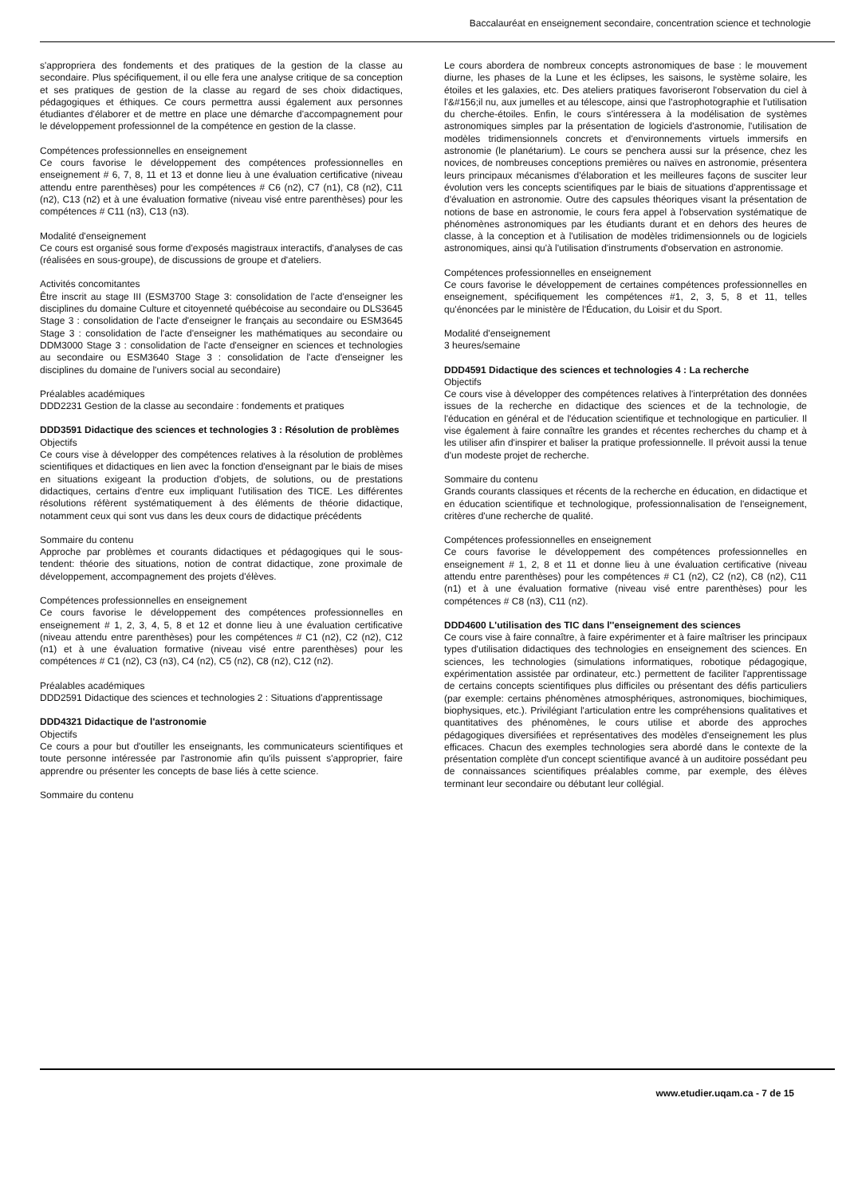Baccalauréat en enseignement secondaire, concentration science et technologie
s'appropriera des fondements et des pratiques de la gestion de la classe au secondaire. Plus spécifiquement, il ou elle fera une analyse critique de sa conception et ses pratiques de gestion de la classe au regard de ses choix didactiques, pédagogiques et éthiques. Ce cours permettra aussi également aux personnes étudiantes d'élaborer et de mettre en place une démarche d'accompagnement pour le développement professionnel de la compétence en gestion de la classe.
Compétences professionnelles en enseignement
Ce cours favorise le développement des compétences professionnelles en enseignement # 6, 7, 8, 11 et 13 et donne lieu à une évaluation certificative (niveau attendu entre parenthèses) pour les compétences # C6 (n2), C7 (n1), C8 (n2), C11 (n2), C13 (n2) et à une évaluation formative (niveau visé entre parenthèses) pour les compétences # C11 (n3), C13 (n3).
Modalité d'enseignement
Ce cours est organisé sous forme d'exposés magistraux interactifs, d'analyses de cas (réalisées en sous-groupe), de discussions de groupe et d'ateliers.
Activités concomitantes
Être inscrit au stage III (ESM3700 Stage 3: consolidation de l'acte d'enseigner les disciplines du domaine Culture et citoyenneté québécoise au secondaire ou DLS3645 Stage 3 : consolidation de l'acte d'enseigner le français au secondaire ou ESM3645 Stage 3 : consolidation de l'acte d'enseigner les mathématiques au secondaire ou DDM3000 Stage 3 : consolidation de l'acte d'enseigner en sciences et technologies au secondaire ou ESM3640 Stage 3 : consolidation de l'acte d'enseigner les disciplines du domaine de l'univers social au secondaire)
Préalables académiques
DDD2231 Gestion de la classe au secondaire : fondements et pratiques
DDD3591 Didactique des sciences et technologies 3 : Résolution de problèmes
Objectifs
Ce cours vise à développer des compétences relatives à la résolution de problèmes scientifiques et didactiques en lien avec la fonction d'enseignant par le biais de mises en situations exigeant la production d'objets, de solutions, ou de prestations didactiques, certains d'entre eux impliquant l'utilisation des TICE. Les différentes résolutions réfèrent systématiquement à des éléments de théorie didactique, notamment ceux qui sont vus dans les deux cours de didactique précédents
Sommaire du contenu
Approche par problèmes et courants didactiques et pédagogiques qui le sous-tendent: théorie des situations, notion de contrat didactique, zone proximale de développement, accompagnement des projets d'élèves.
Compétences professionnelles en enseignement
Ce cours favorise le développement des compétences professionnelles en enseignement # 1, 2, 3, 4, 5, 8 et 12 et donne lieu à une évaluation certificative (niveau attendu entre parenthèses) pour les compétences # C1 (n2), C2 (n2), C12 (n1) et à une évaluation formative (niveau visé entre parenthèses) pour les compétences # C1 (n2), C3 (n3), C4 (n2), C5 (n2), C8 (n2), C12 (n2).
Préalables académiques
DDD2591 Didactique des sciences et technologies 2 : Situations d'apprentissage
DDD4321 Didactique de l'astronomie
Objectifs
Ce cours a pour but d'outiller les enseignants, les communicateurs scientifiques et toute personne intéressée par l'astronomie afin qu'ils puissent s'approprier, faire apprendre ou présenter les concepts de base liés à cette science.
Sommaire du contenu
Le cours abordera de nombreux concepts astronomiques de base : le mouvement diurne, les phases de la Lune et les éclipses, les saisons, le système solaire, les étoiles et les galaxies, etc. Des ateliers pratiques favoriseront l'observation du ciel à l'&#156;il nu, aux jumelles et au télescope, ainsi que l'astrophotographie et l'utilisation du cherche-étoiles. Enfin, le cours s'intéressera à la modélisation de systèmes astronomiques simples par la présentation de logiciels d'astronomie, l'utilisation de modèles tridimensionnels concrets et d'environnements virtuels immersifs en astronomie (le planétarium). Le cours se penchera aussi sur la présence, chez les novices, de nombreuses conceptions premières ou naïves en astronomie, présentera leurs principaux mécanismes d'élaboration et les meilleures façons de susciter leur évolution vers les concepts scientifiques par le biais de situations d'apprentissage et d'évaluation en astronomie. Outre des capsules théoriques visant la présentation de notions de base en astronomie, le cours fera appel à l'observation systématique de phénomènes astronomiques par les étudiants durant et en dehors des heures de classe, à la conception et à l'utilisation de modèles tridimensionnels ou de logiciels astronomiques, ainsi qu'à l'utilisation d'instruments d'observation en astronomie.
Compétences professionnelles en enseignement
Ce cours favorise le développement de certaines compétences professionnelles en enseignement, spécifiquement les compétences #1, 2, 3, 5, 8 et 11, telles qu'énoncées par le ministère de l'Éducation, du Loisir et du Sport.
Modalité d'enseignement
3 heures/semaine
DDD4591 Didactique des sciences et technologies 4 : La recherche
Objectifs
Ce cours vise à développer des compétences relatives à l'interprétation des données issues de la recherche en didactique des sciences et de la technologie, de l'éducation en général et de l'éducation scientifique et technologique en particulier. Il vise également à faire connaître les grandes et récentes recherches du champ et à les utiliser afin d'inspirer et baliser la pratique professionnelle. Il prévoit aussi la tenue d'un modeste projet de recherche.
Sommaire du contenu
Grands courants classiques et récents de la recherche en éducation, en didactique et en éducation scientifique et technologique, professionnalisation de l'enseignement, critères d'une recherche de qualité.
Compétences professionnelles en enseignement
Ce cours favorise le développement des compétences professionnelles en enseignement # 1, 2, 8 et 11 et donne lieu à une évaluation certificative (niveau attendu entre parenthèses) pour les compétences # C1 (n2), C2 (n2), C8 (n2), C11 (n1) et à une évaluation formative (niveau visé entre parenthèses) pour les compétences # C8 (n3), C11 (n2).
DDD4600 L'utilisation des TIC dans l''enseignement des sciences
Ce cours vise à faire connaître, à faire expérimenter et à faire maîtriser les principaux types d'utilisation didactiques des technologies en enseignement des sciences. En sciences, les technologies (simulations informatiques, robotique pédagogique, expérimentation assistée par ordinateur, etc.) permettent de faciliter l'apprentissage de certains concepts scientifiques plus difficiles ou présentant des défis particuliers (par exemple: certains phénomènes atmosphériques, astronomiques, biochimiques, biophysiques, etc.). Privilégiant l'articulation entre les compréhensions qualitatives et quantitatives des phénomènes, le cours utilise et aborde des approches pédagogiques diversifiées et représentatives des modèles d'enseignement les plus efficaces. Chacun des exemples technologies sera abordé dans le contexte de la présentation complète d'un concept scientifique avancé à un auditoire possédant peu de connaissances scientifiques préalables comme, par exemple, des élèves terminant leur secondaire ou débutant leur collégial.
www.etudier.uqam.ca - 7 de 15